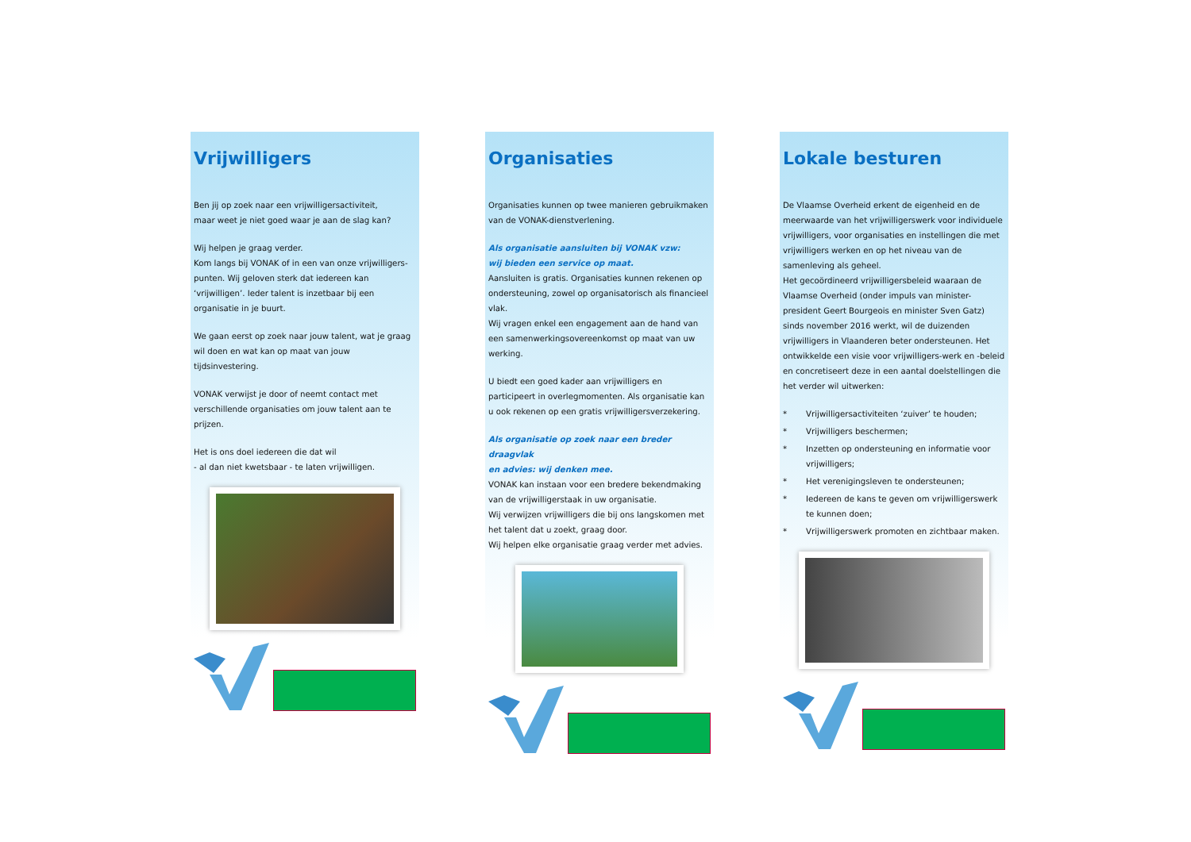Vrijwilligers
Ben jij op zoek naar een vrijwilligersactiviteit,
maar weet je niet goed waar je aan de slag kan?
Wij helpen je graag verder.
Kom langs bij VONAK of in een van onze vrijwilligers-punten. Wij geloven sterk dat iedereen kan ‘vrijwilligen’. Ieder talent is inzetbaar bij een organisatie in je buurt.
We gaan eerst op zoek naar jouw talent, wat je graag wil doen en wat kan op maat van jouw tijdsinvestering.
VONAK verwijst je door of neemt contact met verschillende organisaties om jouw talent aan te prijzen.
Het is ons doel iedereen die dat wil
- al dan niet kwetsbaar - te laten vrijwilligen.
Organisaties
Organisaties kunnen op twee manieren gebruikmaken van de VONAK-dienstverlening.
Als organisatie aansluiten bij VONAK vzw:
wij bieden een service op maat.
Aansluiten is gratis. Organisaties kunnen rekenen op ondersteuning, zowel op organisatorisch als financieel vlak.
Wij vragen enkel een engagement aan de hand van een samenwerkingsovereenkomst op maat van uw werking.
U biedt een goed kader aan vrijwilligers en participeert in overlegmomenten. Als organisatie kan u ook rekenen op een gratis vrijwilligersverzekering.
Als organisatie op zoek naar een breder draagvlak
en advies: wij denken mee.
VONAK kan instaan voor een bredere bekendmaking van de vrijwilligerstaak in uw organisatie.
Wij verwijzen vrijwilligers die bij ons langskomen met het talent dat u zoekt, graag door.
Wij helpen elke organisatie graag verder met advies.
Lokale besturen
De Vlaamse Overheid erkent de eigenheid en de meerwaarde van het vrijwilligerswerk voor individuele vrijwilligers, voor organisaties en instellingen die met vrijwilligers werken en op het niveau van de samenleving als geheel.
Het gecoördineerd vrijwilligersbeleid waaraan de Vlaamse Overheid (onder impuls van minister-president Geert Bourgeois en minister Sven Gatz) sinds november 2016 werkt, wil de duizenden vrijwilligers in Vlaanderen beter ondersteunen. Het ontwikkelde een visie voor vrijwilligers-werk en -beleid en concretiseert deze in een aantal doelstellingen die het verder wil uitwerken:
* Vrijwilligersactiviteiten ‘zuiver’ te houden;
* Vrijwilligers beschermen;
* Inzetten op ondersteuning en informatie voor vrijwilligers;
* Het verenigingsleven te ondersteunen;
* Iedereen de kans te geven om vrijwilligerswerk te kunnen doen;
* Vrijwilligerswerk promoten en zichtbaar maken.